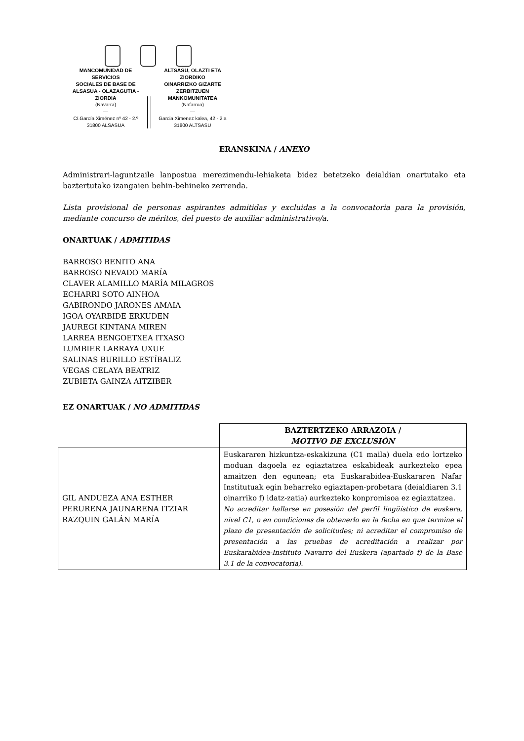MANCOMUNIDAD DE SERVICIOS
SOCIALES DE BASE DE
ALSASUA - OLAZAGUTIA - ZIORDIA
(Navarra)
—
C/.García Ximénez nº 42 - 2.º
31800 ALSASUA
ALTSASU, OLAZTI ETA ZIORDIKO
OINARRIZKO GIZARTE
ZERBITZUEN MANKOMUNITATEA
(Nafarroa)
—
Garcia Ximenez kalea, 42 - 2.a
31800 ALTSASU
ERANSKINA / ANEXO
Administrari-laguntzaile lanpostua merezimendu-lehiaketa bidez betetzeko deialdian onartutako eta baztertutako izangaien behin-behineko zerrenda.
Lista provisional de personas aspirantes admitidas y excluidas a la convocatoria para la provisión, mediante concurso de méritos, del puesto de auxiliar administrativo/a.
ONARTUAK / ADMITIDAS
BARROSO BENITO ANA
BARROSO NEVADO MARÍA
CLAVER ALAMILLO MARÍA MILAGROS
ECHARRI SOTO AINHOA
GABIRONDO JARONES AMAIA
IGOA OYARBIDE ERKUDEN
JAUREGI KINTANA MIREN
LARREA BENGOETXEA ITXASO
LUMBIER LARRAYA UXUE
SALINAS BURILLO ESTÍBALIZ
VEGAS CELAYA BEATRIZ
ZUBIETA GAINZA AITZIBER
EZ ONARTUAK / NO ADMITIDAS
| | BAZTERTZEKO ARRAZOIA / MOTIVO DE EXCLUSIÓN |
| GIL ANDUEZA ANA ESTHER PERURENA JAUNARENA ITZIAR RAZQUIN GALÁN MARÍA | Euskararen hizkuntza-eskakizuna (C1 maila) duela edo lortzeko moduan dagoela ez egiaztatzea eskabideak aurkezteko epea amaitzen den egunean; eta Euskarabidea-Euskararen Nafar Institutuak egin beharreko egiaztapen-probetara (deialdiaren 3.1 oinarriko f) idatz-zatia) aurkezteko konpromisoa ez egiaztatzea. No acreditar hallarse en posesión del perfil lingüístico de euskera, nivel C1, o en condiciones de obtenerlo en la fecha en que termine el plazo de presentación de solicitudes; ni acreditar el compromiso de presentación a las pruebas de acreditación a realizar por Euskarabidea-Instituto Navarro del Euskera (apartado f) de la Base 3.1 de la convocatoria). |